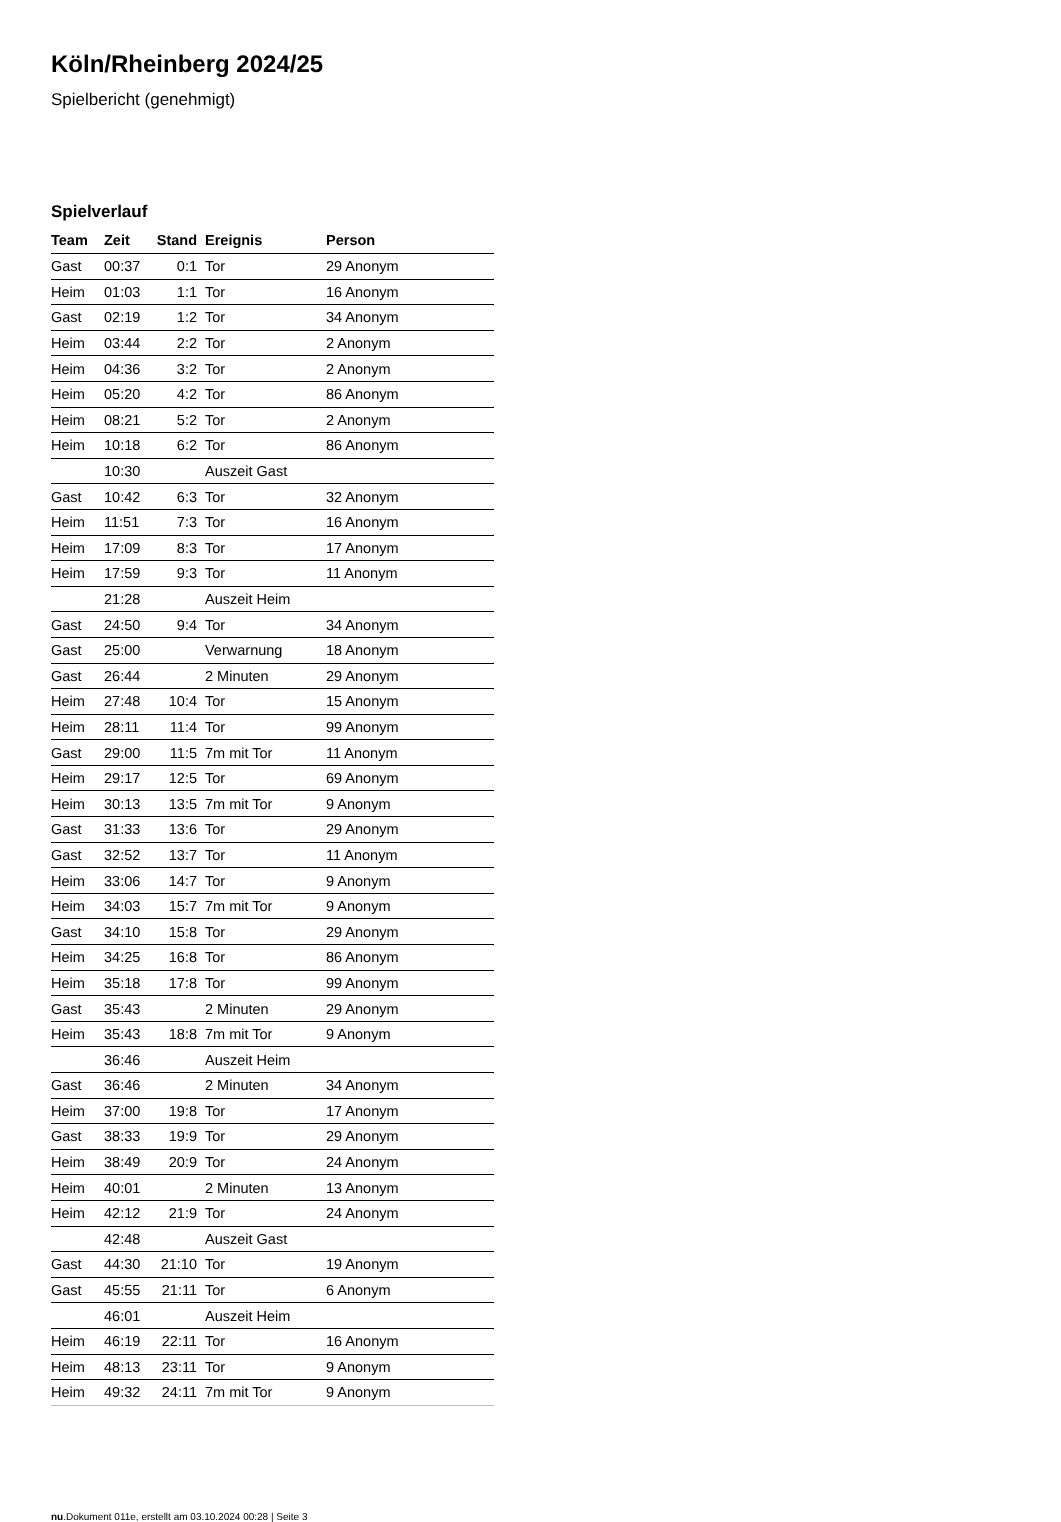Köln/Rheinberg 2024/25
Spielbericht (genehmigt)
Spielverlauf
| Team | Zeit | Stand | Ereignis | Person |
| --- | --- | --- | --- | --- |
| Gast | 00:37 | 0:1 | Tor | 29 Anonym |
| Heim | 01:03 | 1:1 | Tor | 16 Anonym |
| Gast | 02:19 | 1:2 | Tor | 34 Anonym |
| Heim | 03:44 | 2:2 | Tor | 2 Anonym |
| Heim | 04:36 | 3:2 | Tor | 2 Anonym |
| Heim | 05:20 | 4:2 | Tor | 86 Anonym |
| Heim | 08:21 | 5:2 | Tor | 2 Anonym |
| Heim | 10:18 | 6:2 | Tor | 86 Anonym |
| | 10:30 | | Auszeit Gast | |
| Gast | 10:42 | 6:3 | Tor | 32 Anonym |
| Heim | 11:51 | 7:3 | Tor | 16 Anonym |
| Heim | 17:09 | 8:3 | Tor | 17 Anonym |
| Heim | 17:59 | 9:3 | Tor | 11 Anonym |
| | 21:28 | | Auszeit Heim | |
| Gast | 24:50 | 9:4 | Tor | 34 Anonym |
| Gast | 25:00 | | Verwarnung | 18 Anonym |
| Gast | 26:44 | | 2 Minuten | 29 Anonym |
| Heim | 27:48 | 10:4 | Tor | 15 Anonym |
| Heim | 28:11 | 11:4 | Tor | 99 Anonym |
| Gast | 29:00 | 11:5 | 7m mit Tor | 11 Anonym |
| Heim | 29:17 | 12:5 | Tor | 69 Anonym |
| Heim | 30:13 | 13:5 | 7m mit Tor | 9 Anonym |
| Gast | 31:33 | 13:6 | Tor | 29 Anonym |
| Gast | 32:52 | 13:7 | Tor | 11 Anonym |
| Heim | 33:06 | 14:7 | Tor | 9 Anonym |
| Heim | 34:03 | 15:7 | 7m mit Tor | 9 Anonym |
| Gast | 34:10 | 15:8 | Tor | 29 Anonym |
| Heim | 34:25 | 16:8 | Tor | 86 Anonym |
| Heim | 35:18 | 17:8 | Tor | 99 Anonym |
| Gast | 35:43 | | 2 Minuten | 29 Anonym |
| Heim | 35:43 | 18:8 | 7m mit Tor | 9 Anonym |
| | 36:46 | | Auszeit Heim | |
| Gast | 36:46 | | 2 Minuten | 34 Anonym |
| Heim | 37:00 | 19:8 | Tor | 17 Anonym |
| Gast | 38:33 | 19:9 | Tor | 29 Anonym |
| Heim | 38:49 | 20:9 | Tor | 24 Anonym |
| Heim | 40:01 | | 2 Minuten | 13 Anonym |
| Heim | 42:12 | 21:9 | Tor | 24 Anonym |
| | 42:48 | | Auszeit Gast | |
| Gast | 44:30 | 21:10 | Tor | 19 Anonym |
| Gast | 45:55 | 21:11 | Tor | 6 Anonym |
| | 46:01 | | Auszeit Heim | |
| Heim | 46:19 | 22:11 | Tor | 16 Anonym |
| Heim | 48:13 | 23:11 | Tor | 9 Anonym |
| Heim | 49:32 | 24:11 | 7m mit Tor | 9 Anonym |
nu.Dokument 011e, erstellt am 03.10.2024 00:28 | Seite 3